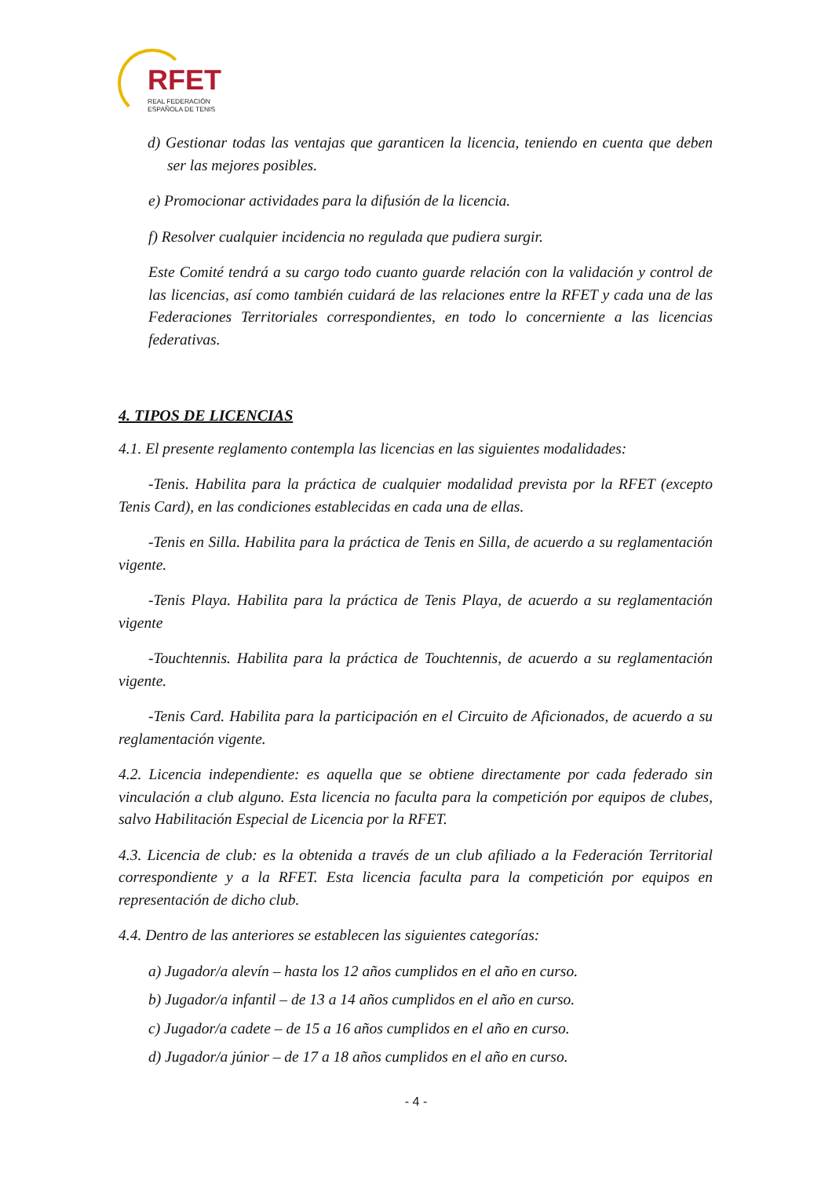RFET
REAL FEDERACIÓN
ESPAÑOLA DE TENIS
d) Gestionar todas las ventajas que garanticen la licencia, teniendo en cuenta que deben ser las mejores posibles.
e) Promocionar actividades para la difusión de la licencia.
f) Resolver cualquier incidencia no regulada que pudiera surgir.
Este Comité tendrá a su cargo todo cuanto guarde relación con la validación y control de las licencias, así como también cuidará de las relaciones entre la RFET y cada una de las Federaciones Territoriales correspondientes, en todo lo concerniente a las licencias federativas.
4. TIPOS DE LICENCIAS
4.1. El presente reglamento contempla las licencias en las siguientes modalidades:
-Tenis. Habilita para la práctica de cualquier modalidad prevista por la RFET (excepto Tenis Card), en las condiciones establecidas en cada una de ellas.
-Tenis en Silla. Habilita para la práctica de Tenis en Silla, de acuerdo a su reglamentación vigente.
-Tenis Playa. Habilita para la práctica de Tenis Playa, de acuerdo a su reglamentación vigente
-Touchtennis. Habilita para la práctica de Touchtennis, de acuerdo a su reglamentación vigente.
-Tenis Card. Habilita para la participación en el Circuito de Aficionados, de acuerdo a su reglamentación vigente.
4.2. Licencia independiente: es aquella que se obtiene directamente por cada federado sin vinculación a club alguno. Esta licencia no faculta para la competición por equipos de clubes, salvo Habilitación Especial de Licencia por la RFET.
4.3. Licencia de club: es la obtenida a través de un club afiliado a la Federación Territorial correspondiente y a la RFET. Esta licencia faculta para la competición por equipos en representación de dicho club.
4.4. Dentro de las anteriores se establecen las siguientes categorías:
a) Jugador/a alevín – hasta los 12 años cumplidos en el año en curso.
b) Jugador/a infantil – de 13 a 14 años cumplidos en el año en curso.
c) Jugador/a cadete – de 15 a 16 años cumplidos en el año en curso.
d) Jugador/a júnior – de 17 a 18 años cumplidos en el año en curso.
- 4 -